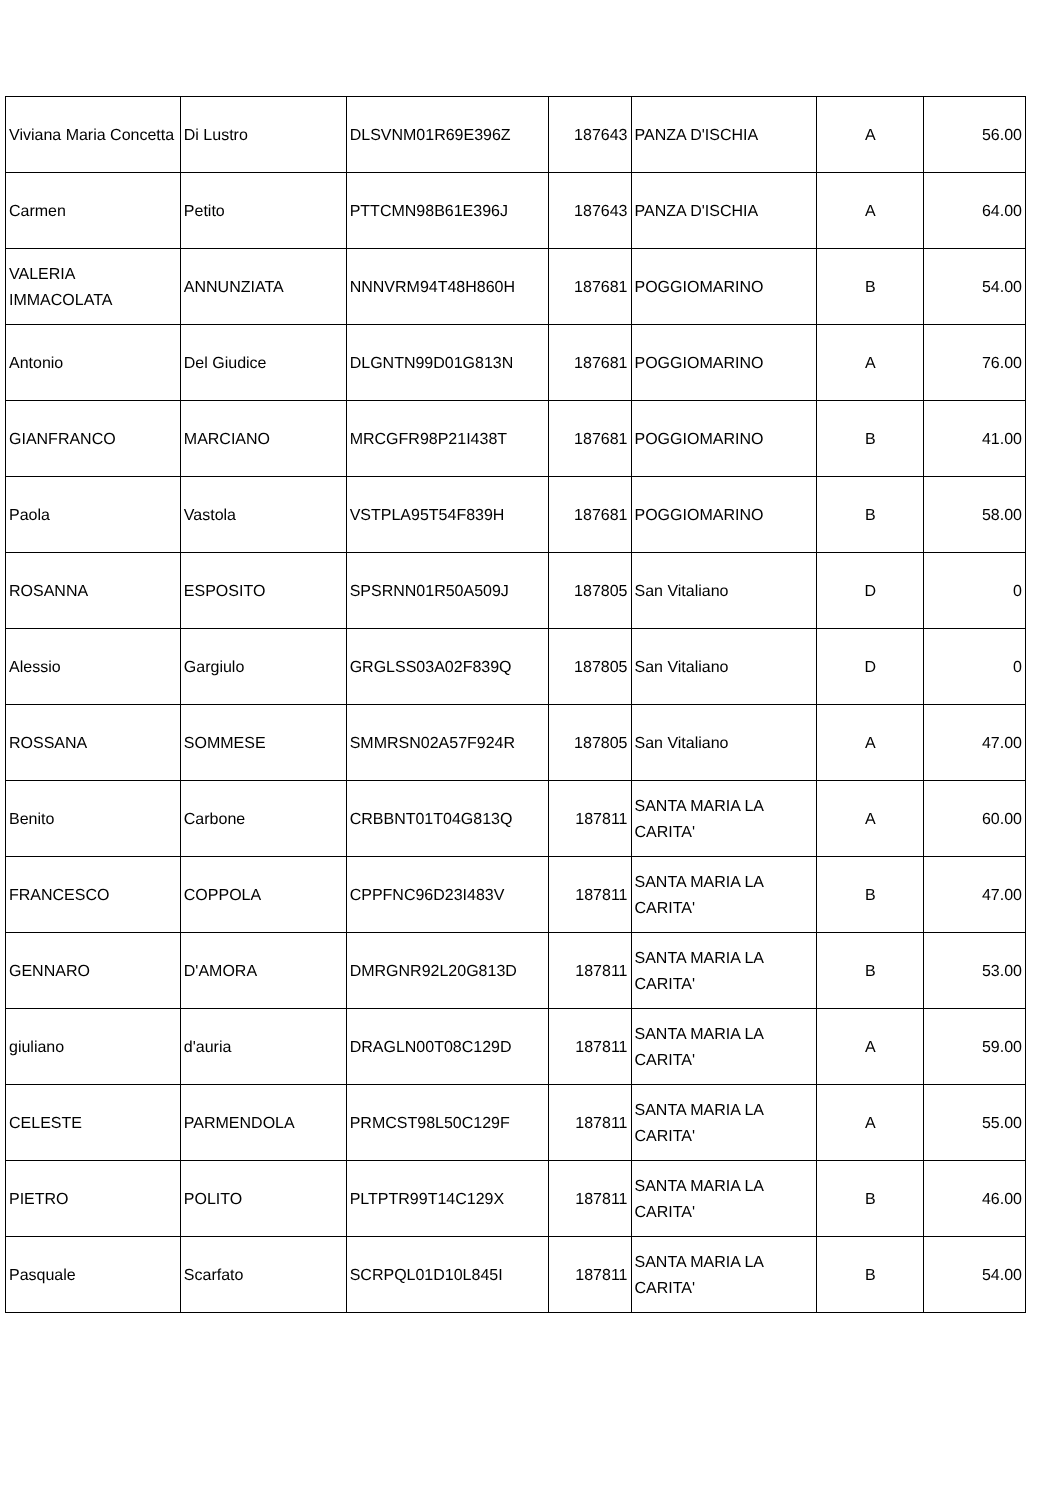| Viviana Maria Concetta | Di Lustro | DLSVNM01R69E396Z | 187643 | PANZA D'ISCHIA | A | 56.00 |
| Carmen | Petito | PTTCMN98B61E396J | 187643 | PANZA D'ISCHIA | A | 64.00 |
| VALERIA IMMACOLATA | ANNUNZIATA | NNNVRM94T48H860H | 187681 | POGGIOMARINO | B | 54.00 |
| Antonio | Del Giudice | DLGNTN99D01G813N | 187681 | POGGIOMARINO | A | 76.00 |
| GIANFRANCO | MARCIANO | MRCGFR98P21I438T | 187681 | POGGIOMARINO | B | 41.00 |
| Paola | Vastola | VSTPLA95T54F839H | 187681 | POGGIOMARINO | B | 58.00 |
| ROSANNA | ESPOSITO | SPSRNN01R50A509J | 187805 | San Vitaliano | D | 0 |
| Alessio | Gargiulo | GRGLSS03A02F839Q | 187805 | San Vitaliano | D | 0 |
| ROSSANA | SOMMESE | SMMRSN02A57F924R | 187805 | San Vitaliano | A | 47.00 |
| Benito | Carbone | CRBBNT01T04G813Q | 187811 | SANTA MARIA LA CARITA' | A | 60.00 |
| FRANCESCO | COPPOLA | CPPFNC96D23I483V | 187811 | SANTA MARIA LA CARITA' | B | 47.00 |
| GENNARO | D'AMORA | DMRGNR92L20G813D | 187811 | SANTA MARIA LA CARITA' | B | 53.00 |
| giuliano | d'auria | DRAGLN00T08C129D | 187811 | SANTA MARIA LA CARITA' | A | 59.00 |
| CELESTE | PARMENDOLA | PRMCST98L50C129F | 187811 | SANTA MARIA LA CARITA' | A | 55.00 |
| PIETRO | POLITO | PLTPTR99T14C129X | 187811 | SANTA MARIA LA CARITA' | B | 46.00 |
| Pasquale | Scarfato | SCRPQL01D10L845I | 187811 | SANTA MARIA LA CARITA' | B | 54.00 |